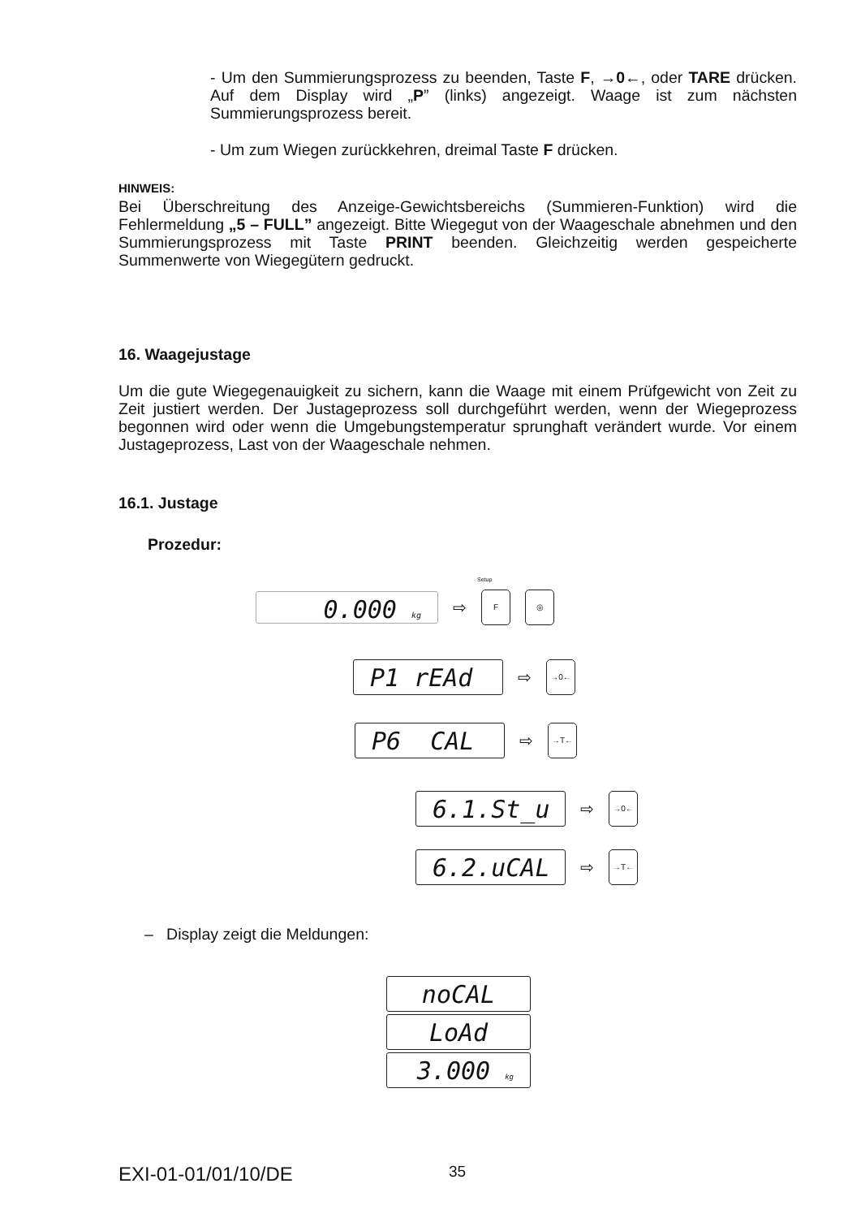- Um den Summierungsprozess zu beenden, Taste F, →0←, oder TARE drücken. Auf dem Display wird „P” (links) angezeigt. Waage ist zum nächsten Summierungsprozess bereit.
- Um zum Wiegen zurückkehren, dreimal Taste F drücken.
HINWEIS:
Bei Überschreitung des Anzeige-Gewichtsbereichs (Summieren-Funktion) wird die Fehlermeldung „5 – FULL” angezeigt. Bitte Wiegegut von der Waageschale abnehmen und den Summierungsprozess mit Taste PRINT beenden. Gleichzeitig werden gespeicherte Summenwerte von Wiegegütern gedruckt.
16. Waagejustage
Um die gute Wiegegenauigkeit zu sichern, kann die Waage mit einem Prüfgewicht von Zeit zu Zeit justiert werden. Der Justageprozess soll durchgeführt werden, wenn der Wiegeprozess begonnen wird oder wenn die Umgebungstemperatur sprunghaft verändert wurde. Vor einem Justageprozess, Last von der Waageschale nehmen.
16.1. Justage
Prozedur:
0.000 kg
⇨
F ◎
Setup
P1 rEAd
⇨
→0←
P6 CAL
⇨
→T←
6.1.St_u
⇨
→0←
6.2.uCAL
⇨
→T←
– Display zeigt die Meldungen:
noCAL
LoAd
3.000 kg
EXI-01-01/01/10/DE 35